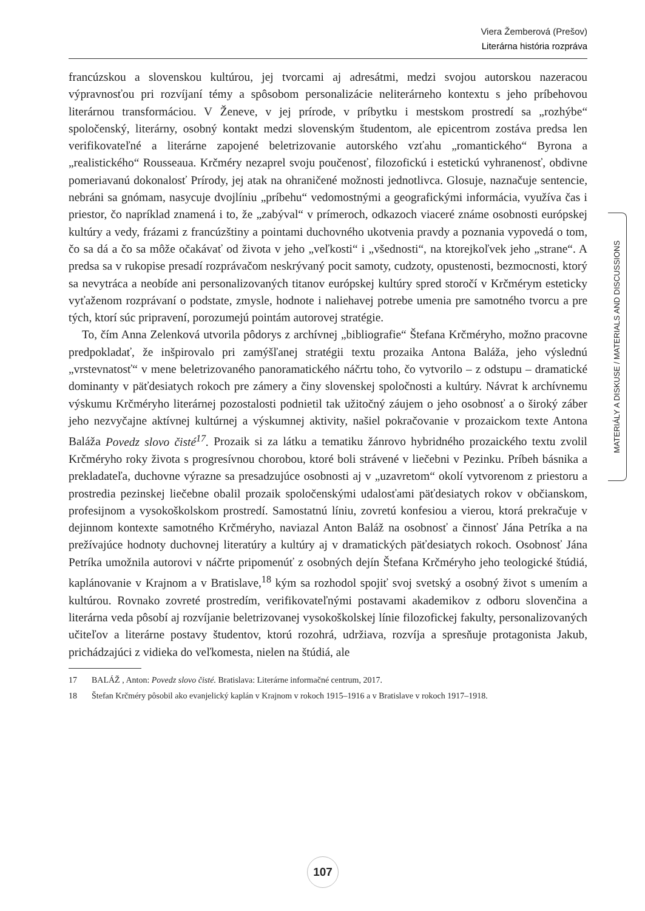Viera Žemberová (Prešov)
Literárna história rozpráva
francúzskou a slovenskou kultúrou, jej tvorcami aj adresátmi, medzi svojou autorskou nazeracou výpravnosťou pri rozvíjaní témy a spôsobom personalizácie neliterárneho kontextu s jeho príbehovou literárnou transformáciou. V Ženeve, v jej prírode, v príbytku i mestskom prostredí sa „rozhýbe“ spoločenský, literárny, osobný kontakt medzi slovenským študentom, ale epicentrom zostáva predsa len verifikovateľné a literárne zapojené beletrizovanie autorského vzťahu „romantického“ Byrona a „realistického“ Rousseaua. Krčméry nezaprel svoju poučenosť, filozofickú i estetickú vyhranenosť, obdivne pomeriavanú dokonalosť Prírody, jej atak na ohraničené možnosti jednotlivca. Glosuje, naznačuje sentencie, nebráni sa gnómam, nasycuje dvojlíniu „príbehu“ vedomostnými a geografickými informácia, využíva čas i priestor, čo napríklad znamená i to, že „zabýval“ v prímeroch, odkazoch viaceré známe osobnosti európskej kultúry a vedy, frázami z francúzštiny a pointami duchovného ukotvenia pravdy a poznania vypovedá o tom, čo sa dá a čo sa môže očakávať od života v jeho „veľkosti“ i „všednosti“, na ktorejkoľvek jeho „strane“. A predsa sa v rukopise presadí rozprávačom neskrývaný pocit samoty, cudzoty, opustenosti, bezmocnosti, ktorý sa nevytráca a neobíde ani personalizovaných titanov európskej kultúry spred storočí v Krčmérym esteticky vyťaženom rozprávaní o podstate, zmysle, hodnote i naliehavej potrebe umenia pre samotného tvorcu a pre tých, ktorí súc pripravení, porozumejú pointám autorovej stratégie.
To, čím Anna Zelenková utvorila pôdorys z archívnej „bibliografie“ Štefana Krčméryho, možno pracovne predpokladať, že inšpirovalo pri zamýšľanej stratégii textu prozaika Antona Baláža, jeho výslednú „vrstevnatosť“ v mene beletrizovaného panoramatického náčrtu toho, čo vytvorilo – z odstupu – dramatické dominanty v päťdesiatych rokoch pre zámery a činy slovenskej spoločnosti a kultúry. Návrat k archívnemu výskumu Krčméryho literárnej pozostalosti podnietil tak užitočný záujem o jeho osobnosť a o široký záber jeho nezvyčajne aktívnej kultúrnej a výskumnej aktivity, našiel pokračovanie v prozaickom texte Antona Baláža Povedz slovo čisté<sup>17</sup>. Prozaik si za látku a tematiku žánrovo hybridného prozaického textu zvolil Krčméryho roky života s progresívnou chorobou, ktoré boli strávené v liečebni v Pezinku. Príbeh básnika a prekladateľa, duchovne výrazne sa presadzujúce osobnosti aj v „uzavretom“ okolí vytvorenom z priestoru a prostredia pezinskej liečebne obalil prozaik spoločenskými udalosťami päťdesiatych rokov v občianskom, profesijnom a vysokoškolskom prostredí. Samostatnú líniu, zovretú konfesiou a vierou, ktorá prekračuje v dejinnom kontexte samotného Krčméryho, naviazal Anton Baláž na osobnosť a činnosť Jána Petríka a na prežívajúce hodnoty duchovnej literatúry a kultúry aj v dramatických päťdesiatych rokoch. Osobnosť Jána Petríka umožnila autorovi v náčrte pripomenúť z osobných dejín Štefana Krčméryho jeho teologické štúdiá, kaplánovanie v Krajnom a v Bratislave,<sup>18</sup> kým sa rozhodol spojiť svoj svetský a osobný život s umením a kultúrou. Rovnako zovreté prostredím, verifikovateľnými postavami akademikov z odboru slovenčina a literárna veda pôsobí aj rozvíjanie beletrizovanej vysokoškolskej línie filozofickej fakulty, personalizovaných učiteľov a literárne postavy študentov, ktorú rozohrá, udržiava, rozvíja a spresňuje protagonista Jakub, prichádzajúci z vidieka do veľkomesta, nielen na štúdiá, ale
17 BALÁŽ , Anton: Povedz slovo čisté. Bratislava: Literárne informačné centrum, 2017.
18 Štefan Krčméry pôsobil ako evanjelický kaplán v Krajnom v rokoch 1915–1916 a v Bratislave v rokoch 1917–1918.
MATERIÁLY A DISKUSE / MATERIALS AND DISCUSSIONS
107